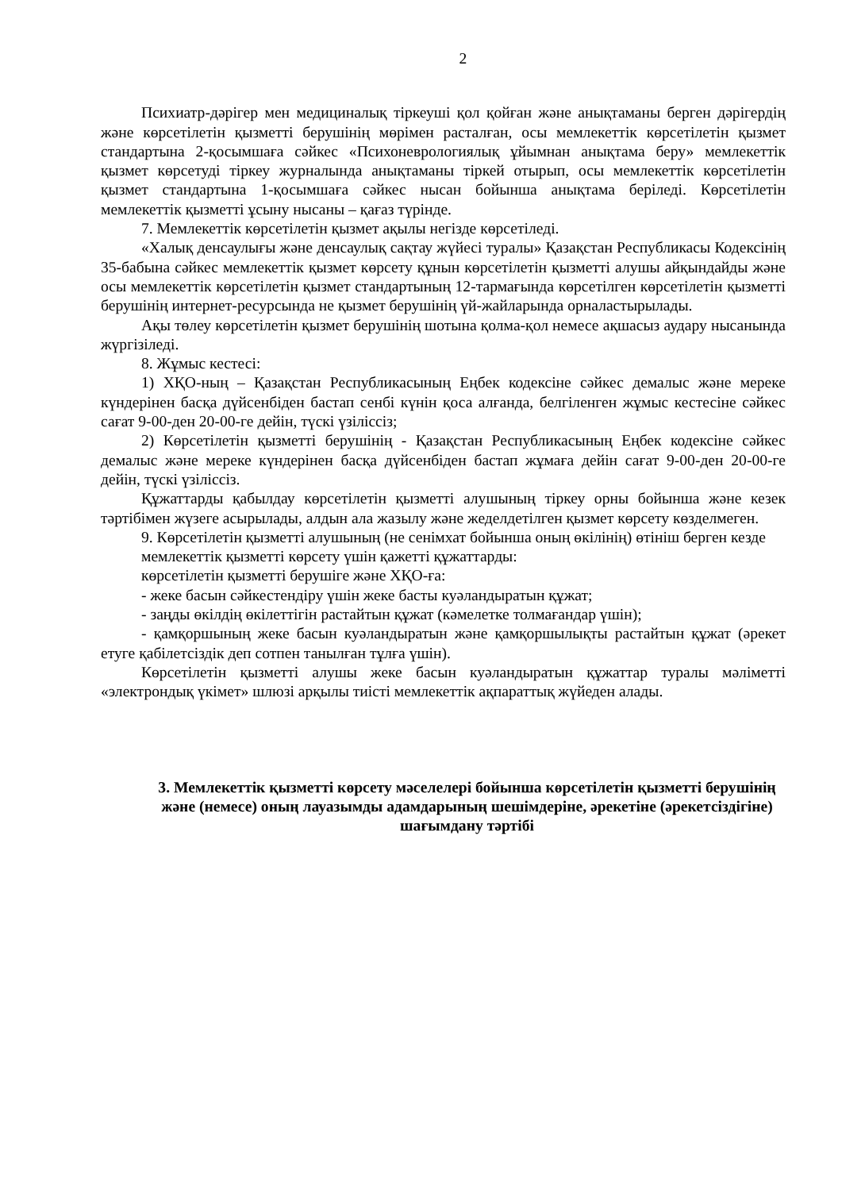2
Психиатр-дәрігер мен медициналық тіркеуші қол қойған және анықтаманы берген дәрігердің және көрсетілетін қызметті берушінің мөрімен расталған, осы мемлекеттік көрсетілетін қызмет стандартына 2-қосымшаға сәйкес «Психоневрологиялық ұйымнан анықтама беру» мемлекеттік қызмет көрсетуді тіркеу журналында анықтаманы тіркей отырып, осы мемлекеттік көрсетілетін қызмет стандартына 1-қосымшаға сәйкес нысан бойынша анықтама беріледі. Көрсетілетін мемлекеттік қызметті ұсыну нысаны – қағаз түрінде.
7. Мемлекеттік көрсетілетін қызмет ақылы негізде көрсетіледі.
«Халық денсаулығы және денсаулық сақтау жүйесі туралы» Қазақстан Республикасы Кодексінің 35-бабына сәйкес мемлекеттік қызмет көрсету құнын көрсетілетін қызметті алушы айқындайды және осы мемлекеттік көрсетілетін қызмет стандартының 12-тармағында көрсетілген көрсетілетін қызметті берушінің интернет-ресурсында не қызмет берушінің үй-жайларында орналастырылады.
Ақы төлеу көрсетілетін қызмет берушінің шотына қолма-қол немесе ақшасыз аудару нысанында жүргізіледі.
8. Жұмыс кестесі:
1) ХҚО-ның – Қазақстан Республикасының Еңбек кодексіне сәйкес демалыс және мереке күндерінен басқа дүйсенбіден бастап сенбі күнін қоса алғанда, белгіленген жұмыс кестесіне сәйкес сағат 9-00-ден 20-00-ге дейін, түскі үзіліссіз;
2) Көрсетілетін қызметті берушінің - Қазақстан Республикасының Еңбек кодексіне сәйкес демалыс және мереке күндерінен басқа дүйсенбіден бастап жұмаға дейін сағат 9-00-ден 20-00-ге дейін, түскі үзіліссіз.
Құжаттарды қабылдау көрсетілетін қызметті алушының тіркеу орны бойынша және кезек тәртібімен жүзеге асырылады, алдын ала жазылу және жеделдетілген қызмет көрсету көзделмеген.
9. Көрсетілетін қызметті алушының (не сенімхат бойынша оның өкілінің) өтініш берген кезде
мемлекеттік қызметті көрсету үшін қажетті құжаттарды:
көрсетілетін қызметті берушіге және ХҚО-ға:
- жеке басын сәйкестендіру үшін жеке басты куәландыратын құжат;
- заңды өкілдің өкілеттігін растайтын құжат (кәмелетке толмағандар үшін);
- қамқоршының жеке басын куәландыратын және қамқоршылықты растайтын құжат (әрекет етуге қабілетсіздік деп сотпен танылған тұлға үшін).
Көрсетілетін қызметті алушы жеке басын куәландыратын құжаттар туралы мәліметті «электрондық үкімет» шлюзі арқылы тиісті мемлекеттік ақпараттық жүйеден алады.
3. Мемлекеттік қызметті көрсету мәселелері бойынша көрсетілетін қызметті берушінің және (немесе) оның лауазымды адамдарының шешімдеріне, әрекетіне (әрекетсіздігіне) шағымдану тәртібі